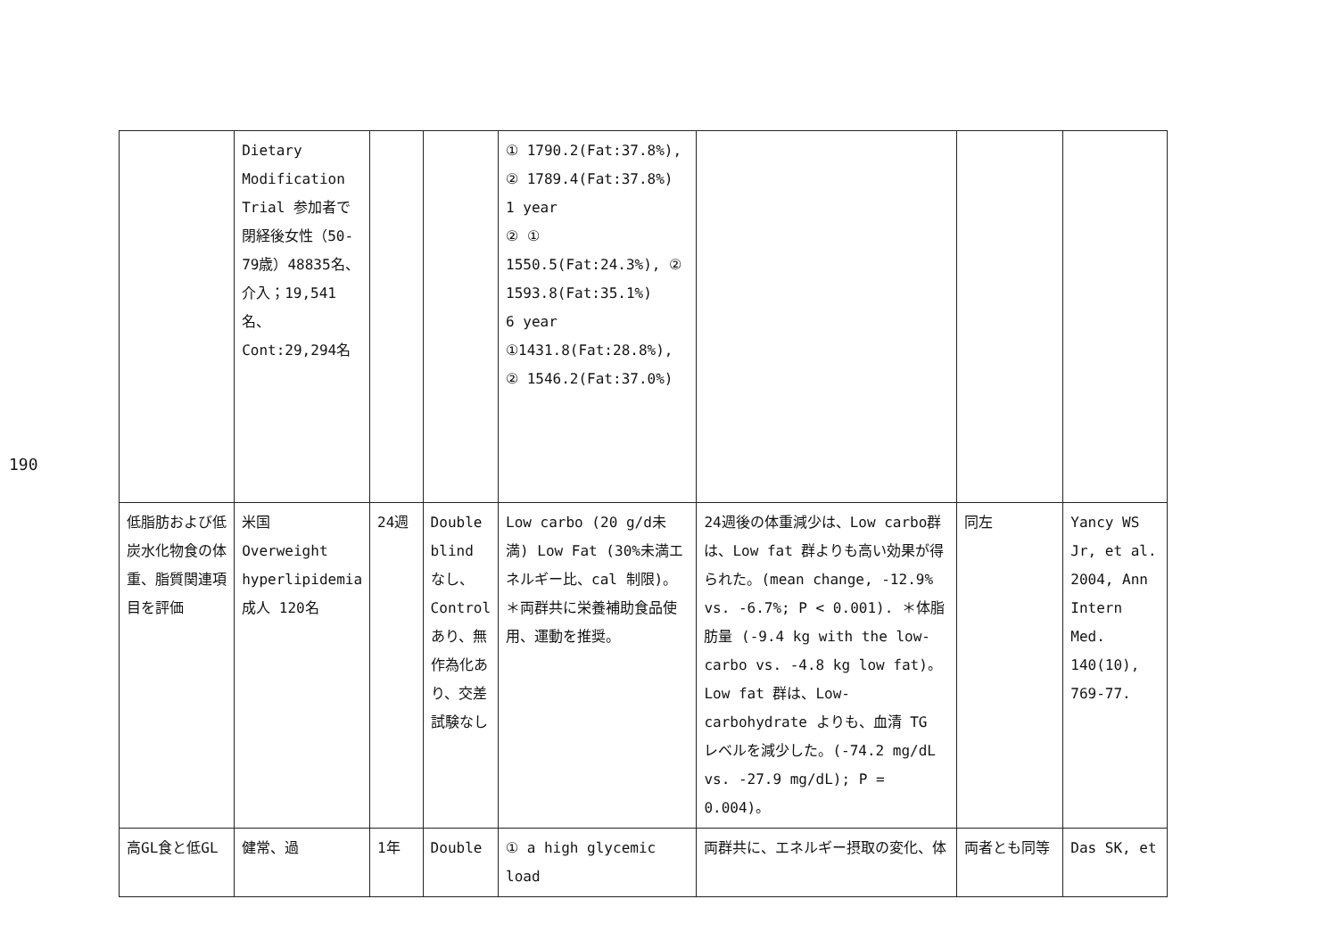190
| | Dietary Modification Trial 参加者で閉経後女性（50-79歳）48835名、介入；19,541名、Cont:29,294名 | | | ① 1790.2(Fat:37.8%), ② 1789.4(Fat:37.8%) 1 year ② ① 1550.5(Fat:24.3%), ② 1593.8(Fat:35.1%) 6 year ①1431.8(Fat:28.8%), ② 1546.2(Fat:37.0%) | | | |
| 低脂肪および低炭水化物食の体重、脂質関連項目を評価 | 米国 Overweight hyperlipidemia 成人 120名 | 24週 | Double blind なし、Control あり、無作為化あり、交差試験なし | Low carbo (20 g/d未満) Low Fat (30%未満エネルギー比、cal 制限)。＊両群共に栄養補助食品使用、運動を推奨。 | 24週後の体重減少は、Low carbo群は、Low fat 群よりも高い効果が得られた。(mean change, -12.9% vs. -6.7%; P < 0.001). ＊体脂肪量 (-9.4 kg with the low-carbo vs. -4.8 kg low fat)。Low fat 群は、Low-carbohydrate よりも、血清 TG レベルを減少した。(-74.2 mg/dL vs. -27.9 mg/dL); P = 0.004)。 | 同左 | Yancy WS Jr, et al. 2004, Ann Intern Med. 140(10), 769-77. |
| 高GL食と低GL | 健常、過 | 1年 | Double | ① a high glycemic load | 両群共に、エネルギー摂取の変化、体 | 両者とも同等 | Das SK, et |